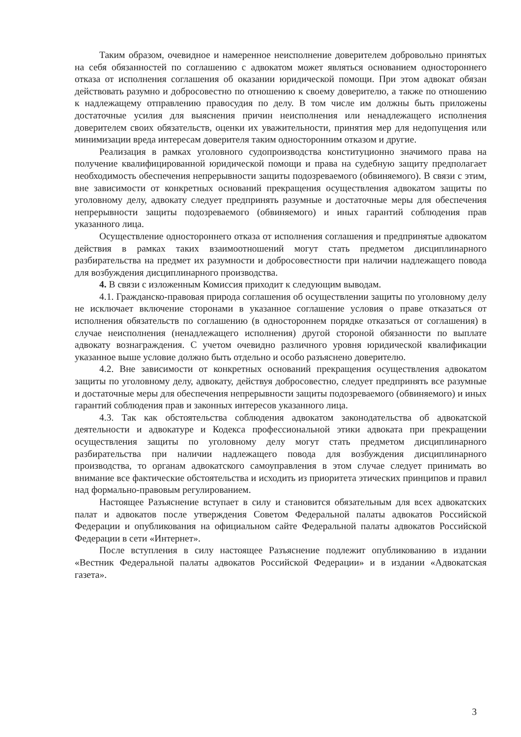Таким образом, очевидное и намеренное неисполнение доверителем добровольно принятых на себя обязанностей по соглашению с адвокатом может являться основанием одностороннего отказа от исполнения соглашения об оказании юридической помощи. При этом адвокат обязан действовать разумно и добросовестно по отношению к своему доверителю, а также по отношению к надлежащему отправлению правосудия по делу. В том числе им должны быть приложены достаточные усилия для выяснения причин неисполнения или ненадлежащего исполнения доверителем своих обязательств, оценки их уважительности, принятия мер для недопущения или минимизации вреда интересам доверителя таким односторонним отказом и другие.
Реализация в рамках уголовного судопроизводства конституционно значимого права на получение квалифицированной юридической помощи и права на судебную защиту предполагает необходимость обеспечения непрерывности защиты подозреваемого (обвиняемого). В связи с этим, вне зависимости от конкретных оснований прекращения осуществления адвокатом защиты по уголовному делу, адвокату следует предпринять разумные и достаточные меры для обеспечения непрерывности защиты подозреваемого (обвиняемого) и иных гарантий соблюдения прав указанного лица.
Осуществление одностороннего отказа от исполнения соглашения и предпринятые адвокатом действия в рамках таких взаимоотношений могут стать предметом дисциплинарного разбирательства на предмет их разумности и добросовестности при наличии надлежащего повода для возбуждения дисциплинарного производства.
4. В связи с изложенным Комиссия приходит к следующим выводам.
4.1. Гражданско-правовая природа соглашения об осуществлении защиты по уголовному делу не исключает включение сторонами в указанное соглашение условия о праве отказаться от исполнения обязательств по соглашению (в одностороннем порядке отказаться от соглашения) в случае неисполнения (ненадлежащего исполнения) другой стороной обязанности по выплате адвокату вознаграждения. С учетом очевидно различного уровня юридической квалификации указанное выше условие должно быть отдельно и особо разъяснено доверителю.
4.2. Вне зависимости от конкретных оснований прекращения осуществления адвокатом защиты по уголовному делу, адвокату, действуя добросовестно, следует предпринять все разумные и достаточные меры для обеспечения непрерывности защиты подозреваемого (обвиняемого) и иных гарантий соблюдения прав и законных интересов указанного лица.
4.3. Так как обстоятельства соблюдения адвокатом законодательства об адвокатской деятельности и адвокатуре и Кодекса профессиональной этики адвоката при прекращении осуществления защиты по уголовному делу могут стать предметом дисциплинарного разбирательства при наличии надлежащего повода для возбуждения дисциплинарного производства, то органам адвокатского самоуправления в этом случае следует принимать во внимание все фактические обстоятельства и исходить из приоритета этических принципов и правил над формально-правовым регулированием.
Настоящее Разъяснение вступает в силу и становится обязательным для всех адвокатских палат и адвокатов после утверждения Советом Федеральной палаты адвокатов Российской Федерации и опубликования на официальном сайте Федеральной палаты адвокатов Российской Федерации в сети «Интернет».
После вступления в силу настоящее Разъяснение подлежит опубликованию в издании «Вестник Федеральной палаты адвокатов Российской Федерации» и в издании «Адвокатская газета».
3